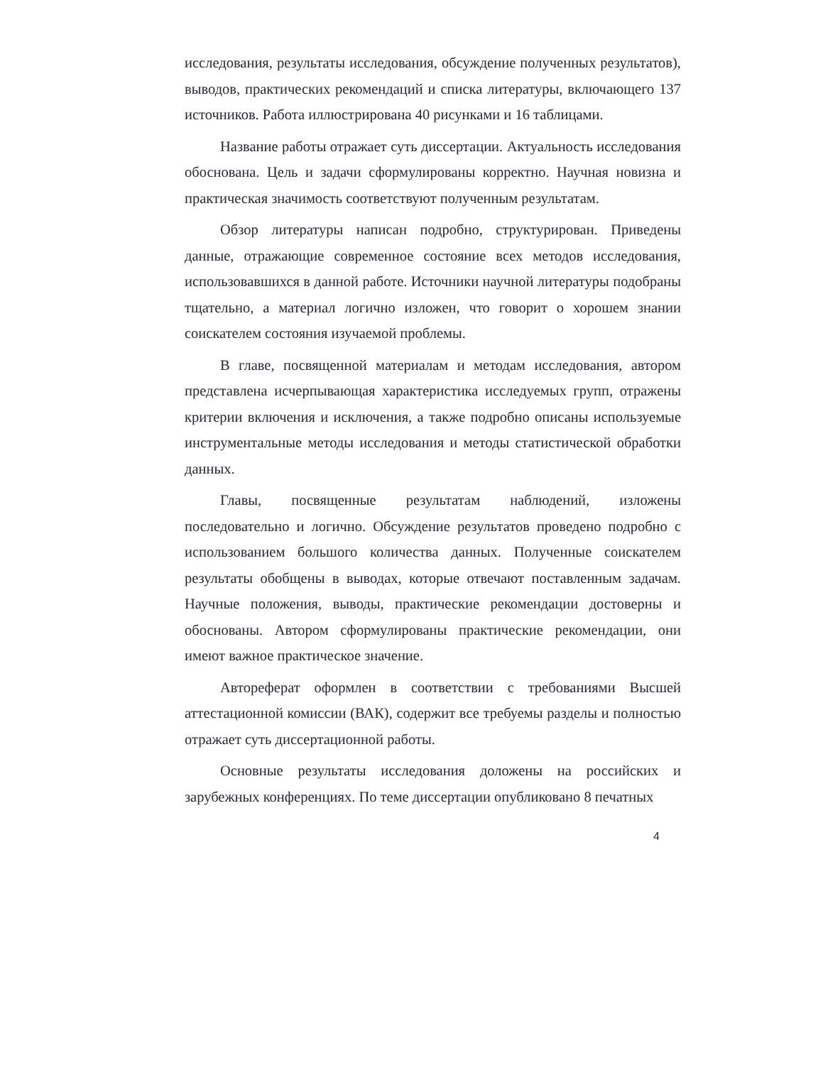исследования, результаты исследования, обсуждение полученных результатов), выводов, практических рекомендаций и списка литературы, включающего 137 источников. Работа иллюстрирована 40 рисунками и 16 таблицами.
Название работы отражает суть диссертации. Актуальность исследования обоснована. Цель и задачи сформулированы корректно. Научная новизна и практическая значимость соответствуют полученным результатам.
Обзор литературы написан подробно, структурирован. Приведены данные, отражающие современное состояние всех методов исследования, использовавшихся в данной работе. Источники научной литературы подобраны тщательно, а материал логично изложен, что говорит о хорошем знании соискателем состояния изучаемой проблемы.
В главе, посвященной материалам и методам исследования, автором представлена исчерпывающая характеристика исследуемых групп, отражены критерии включения и исключения, а также подробно описаны используемые инструментальные методы исследования и методы статистической обработки данных.
Главы, посвященные результатам наблюдений, изложены последовательно и логично. Обсуждение результатов проведено подробно с использованием большого количества данных. Полученные соискателем результаты обобщены в выводах, которые отвечают поставленным задачам. Научные положения, выводы, практические рекомендации достоверны и обоснованы. Автором сформулированы практические рекомендации, они имеют важное практическое значение.
Автореферат оформлен в соответствии с требованиями Высшей аттестационной комиссии (ВАК), содержит все требуемы разделы и полностью отражает суть диссертационной работы.
Основные результаты исследования доложены на российских и зарубежных конференциях. По теме диссертации опубликовано 8 печатных
4